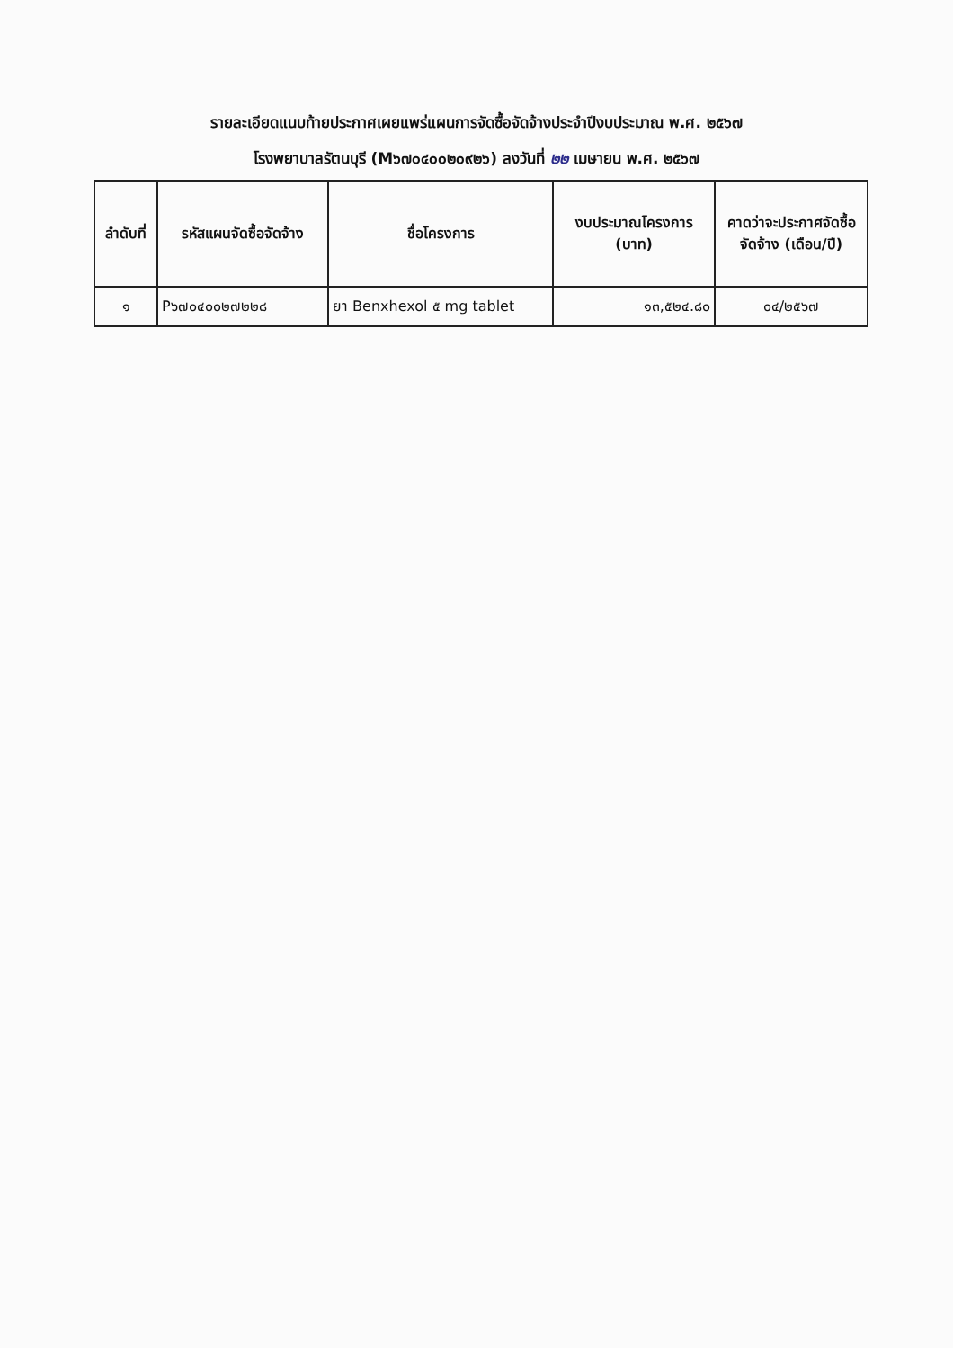รายละเอียดแนบท้ายประกาศเผยแพร่แผนการจัดซื้อจัดจ้างประจำปีงบประมาณ พ.ศ. ๒๕๖๗
โรงพยาบาลรัตนบุรี (M๖๗๐๔๐๐๒๐๙๒๖) ลงวันที่ ๒๒ เมษายน พ.ศ. ๒๕๖๗
| ลำดับที่ | รหัสแผนจัดซื้อจัดจ้าง | ชื่อโครงการ | งบประมาณโครงการ (บาท) | คาดว่าจะประกาศจัดซื้อจัดจ้าง (เดือน/ปี) |
| --- | --- | --- | --- | --- |
| ๑ | P๖๗๐๔๐๐๒๗๒๒๘ | ยา Benxhexol ๕ mg tablet | ๑๓,๕๒๔.๘๐ | ๐๔/๒๕๖๗ |